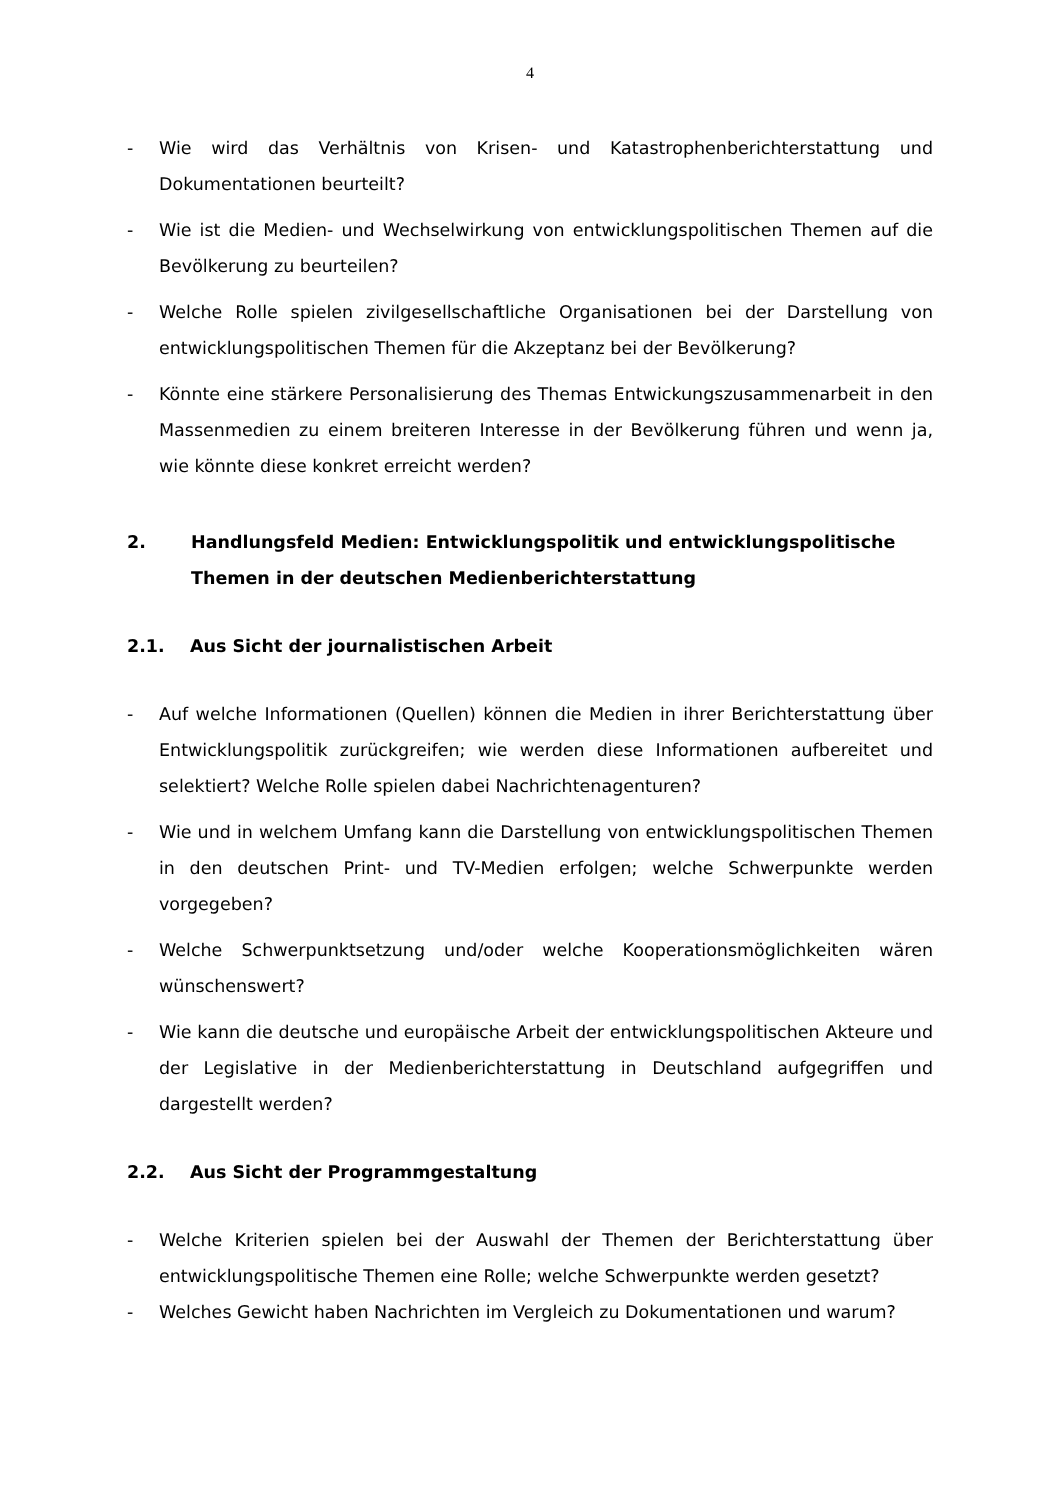4
- Wie wird das Verhältnis von Krisen- und Katastrophenberichterstattung und Dokumentationen beurteilt?
- Wie ist die Medien- und Wechselwirkung von entwicklungspolitischen Themen auf die Bevölkerung zu beurteilen?
- Welche Rolle spielen zivilgesellschaftliche Organisationen bei der Darstellung von entwicklungspolitischen Themen für die Akzeptanz bei der Bevölkerung?
- Könnte eine stärkere Personalisierung des Themas Entwickungszusammenarbeit in den Massenmedien zu einem breiteren Interesse in der Bevölkerung führen und wenn ja, wie könnte diese konkret erreicht werden?
2. Handlungsfeld Medien: Entwicklungspolitik und entwicklungspolitische Themen in der deutschen Medienberichterstattung
2.1. Aus Sicht der journalistischen Arbeit
- Auf welche Informationen (Quellen) können die Medien in ihrer Berichterstattung über Entwicklungspolitik zurückgreifen; wie werden diese Informationen aufbereitet und selektiert? Welche Rolle spielen dabei Nachrichtenagenturen?
- Wie und in welchem Umfang kann die Darstellung von entwicklungspolitischen Themen in den deutschen Print- und TV-Medien erfolgen; welche Schwerpunkte werden vorgegeben?
- Welche Schwerpunktsetzung und/oder welche Kooperationsmöglichkeiten wären wünschenswert?
- Wie kann die deutsche und europäische Arbeit der entwicklungspolitischen Akteure und der Legislative in der Medienberichterstattung in Deutschland aufgegriffen und dargestellt werden?
2.2. Aus Sicht der Programmgestaltung
- Welche Kriterien spielen bei der Auswahl der Themen der Berichterstattung über entwicklungspolitische Themen eine Rolle; welche Schwerpunkte werden gesetzt?
- Welches Gewicht haben Nachrichten im Vergleich zu Dokumentationen und warum?